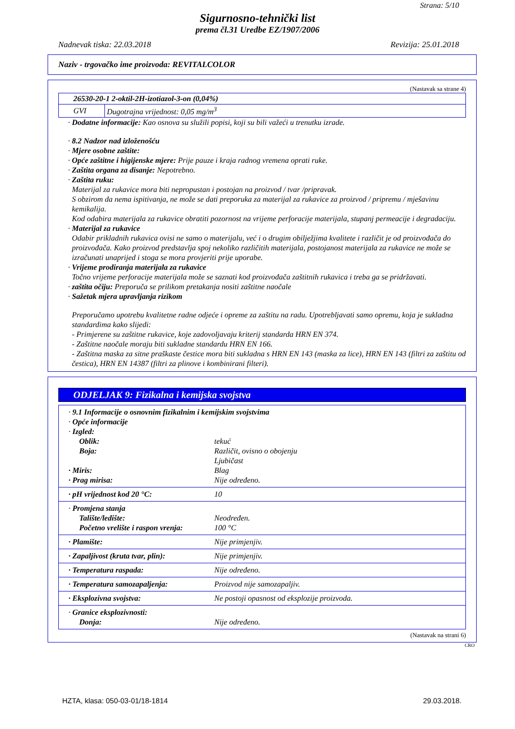Strana: 5/10
Sigurnosno-tehnički list
prema čl.31 Uredbe EZ/1907/2006
Nadnevak tiska: 22.03.2018 Revizija: 25.01.2018
Naziv - trgovačko ime proizvoda: REVITALCOLOR
(Nastavak sa strane 4)
| 26530-20-1 2-oktil-2H-izotiazol-3-on (0,04%) | |
| GVI | Dugotrajna vrijednost: 0,05 mg/m<sup>3</sup> |
· Dodatne informacije: Kao osnova su služili popisi, koji su bili važeći u trenutku izrade.
· 8.2 Nadzor nad izloženošću
· Mjere osobne zaštite:
· Opće zaštitne i higijenske mjere: Prije pauze i kraja radnog vremena oprati ruke.
· Zaštita organa za disanje: Nepotrebno.
· Zaštita ruku:
Materijal za rukavice mora biti nepropustan i postojan na proizvod / tvar /pripravak.
S obzirom da nema ispitivanja, ne može se dati preporuka za materijal za rukavice za proizvod / pripremu / mješavinu kemikalija.
Kod odabira materijala za rukavice obratiti pozornost na vrijeme perforacije materijala, stupanj permeacije i degradaciju.
· Materijal za rukavice
Odabir prikladnih rukavica ovisi ne samo o materijalu, već i o drugim obilježjima kvalitete i različit je od proizvođača do proizvođača. Kako proizvod predstavlja spoj nekoliko različitih materijala, postojanost materijala za rukavice ne može se izračunati unaprijed i stoga se mora provjeriti prije uporabe.
· Vrijeme prodiranja materijala za rukavice
Točno vrijeme perforacije materijala može se saznati kod proizvođača zaštitnih rukavica i treba ga se pridržavati.
· zaštita očiju: Preporuča se prilikom pretakanja nositi zaštitne naočale
· Sažetak mjera upravljanja rizikom
Preporučamo upotrebu kvalitetne radne odjeće i opreme za zaštitu na radu. Upotrebljavati samo opremu, koja je sukladna standardima kako slijedi:
- Primjerene su zaštitne rukavice, koje zadovoljavaju kriterij standarda HRN EN 374.
- Zaštitne naočale moraju biti sukladne standardu HRN EN 166.
- Zaštitna maska za sitne praškaste čestice mora biti sukladna s HRN EN 143 (maska za lice), HRN EN 143 (filtri za zaštitu od čestica), HRN EN 14387 (filtri za plinove i kombinirani filteri).
ODJELJAK 9: Fizikalna i kemijska svojstva
· 9.1 Informacije o osnovnim fizikalnim i kemijskim svojstvima
· Opće informacije
· Izgled:
Oblik: tekuć
Boja: Različit, ovisno o obojenju
Ljubičast
· Miris: Blag
· Prag mirisa: Nije određeno.
· pH vrijednost kod 20 °C: 10
· Promjena stanja
Talište/ledište: Neodređen.
Početno vrelište i raspon vrenja: 100 °C
· Plamište: Nije primjenjiv.
· Zapaljivost (kruta tvar, plin): Nije primjenjiv.
· Temperatura raspada: Nije određeno.
· Temperatura samozapaljenja: Proizvod nije samozapaljiv.
· Eksplozivna svojstva: Ne postoji opasnost od eksplozije proizvoda.
· Granice eksplozivnosti:
Donja: Nije određeno.
(Nastavak na strani 6)
CRO
HZTA, klasa: 050-03-01/18-1814 29.03.2018.